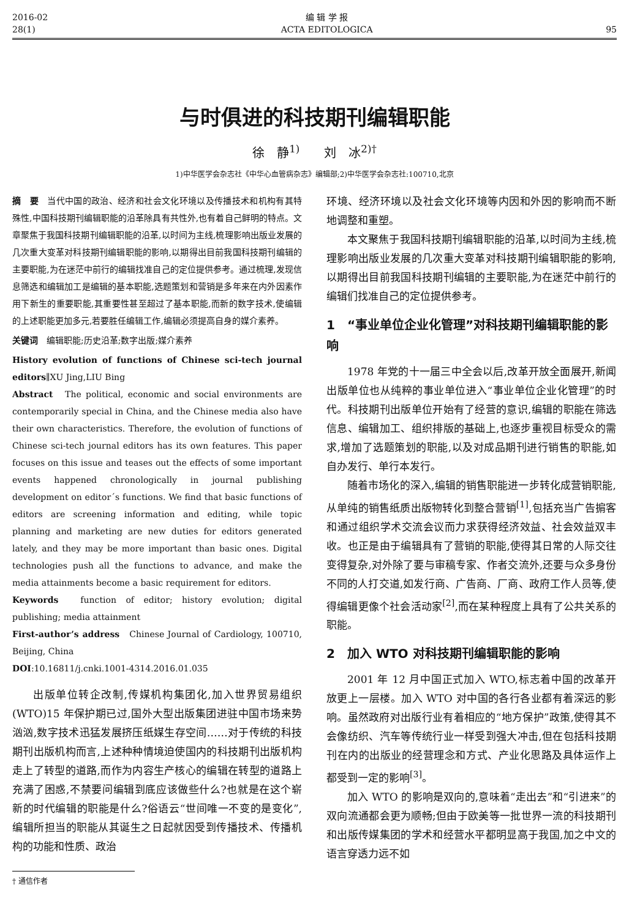2016-02
28(1)
编 辑 学 报
ACTA EDITOLOGICA
95
与时俱进的科技期刊编辑职能
徐　静<sup>1)</sup>　　刘　冰<sup>2)†</sup>
1)中华医学会杂志社《中华心血管病杂志》编辑部;2)中华医学会杂志社:100710,北京
摘　要　当代中国的政治、经济和社会文化环境以及传播技术和机构有其特殊性,中国科技期刊编辑职能的沿革除具有共性外,也有着自己鲜明的特点。文章聚焦于我国科技期刊编辑职能的沿革,以时间为主线,梳理影响出版业发展的几次重大变革对科技期刊编辑职能的影响,以期得出目前我国科技期刊编辑的主要职能,为在迷茫中前行的编辑找准自己的定位提供参考。通过梳理,发现信息筛选和编辑加工是编辑的基本职能,选题策划和营销是多年来在内外因素作用下新生的重要职能,其重要性甚至超过了基本职能,而新的数字技术,使编辑的上述职能更加多元,若要胜任编辑工作,编辑必须提高自身的媒介素养。
关键词　编辑职能;历史沿革;数字出版;媒介素养
History evolution of functions of Chinese sci-tech journal editors∥XU Jing,LIU Bing
Abstract　The political, economic and social environments are contemporarily special in China, and the Chinese media also have their own characteristics. Therefore, the evolution of functions of Chinese sci-tech journal editors has its own features. This paper focuses on this issue and teases out the effects of some important events happened chronologically in journal publishing development on editor´s functions. We find that basic functions of editors are screening information and editing, while topic planning and marketing are new duties for editors generated lately, and they may be more important than basic ones. Digital technologies push all the functions to advance, and make the media attainments become a basic requirement for editors.
Keywords　function of editor; history evolution; digital publishing; media attainment
First-author’s address　Chinese Journal of Cardiology, 100710, Beijing, China
DOI:10.16811/j.cnki.1001-4314.2016.01.035
出版单位转企改制,传媒机构集团化,加入世界贸易组织(WTO)15 年保护期已过,国外大型出版集团进驻中国市场来势汹汹,数字技术迅猛发展挤压纸媒生存空间……对于传统的科技期刊出版机构而言,上述种种情境迫使国内的科技期刊出版机构走上了转型的道路,而作为内容生产核心的编辑在转型的道路上充满了困惑,不禁要问编辑到底应该做些什么?也就是在这个崭新的时代编辑的职能是什么?俗语云“世间唯一不变的是变化”,编辑所担当的职能从其诞生之日起就因受到传播技术、传播机构的功能和性质、政治
† 通信作者
环境、经济环境以及社会文化环境等内因和外因的影响而不断地调整和重塑。
本文聚焦于我国科技期刊编辑职能的沿革,以时间为主线,梳理影响出版业发展的几次重大变革对科技期刊编辑职能的影响,以期得出目前我国科技期刊编辑的主要职能,为在迷茫中前行的编辑们找准自己的定位提供参考。
1　“事业单位企业化管理”对科技期刊编辑职能的影响
1978 年党的十一届三中全会以后,改革开放全面展开,新闻出版单位也从纯粹的事业单位进入“事业单位企业化管理”的时代。科技期刊出版单位开始有了经营的意识,编辑的职能在筛选信息、编辑加工、组织排版的基础上,也逐步重视目标受众的需求,增加了选题策划的职能,以及对成品期刊进行销售的职能,如自办发行、单行本发行。
随着市场化的深入,编辑的销售职能进一步转化成营销职能,从单纯的销售纸质出版物转化到整合营销<sup>[1]</sup>,包括充当广告掮客和通过组织学术交流会议而力求获得经济效益、社会效益双丰收。也正是由于编辑具有了营销的职能,使得其日常的人际交往变得复杂,对外除了要与审稿专家、作者交流外,还要与众多身份不同的人打交道,如发行商、广告商、厂商、政府工作人员等,使得编辑更像个社会活动家<sup>[2]</sup>,而在某种程度上具有了公共关系的职能。
2　加入 WTO 对科技期刊编辑职能的影响
2001 年 12 月中国正式加入 WTO,标志着中国的改革开放更上一层楼。加入 WTO 对中国的各行各业都有着深远的影响。虽然政府对出版行业有着相应的“地方保护”政策,使得其不会像纺织、汽车等传统行业一样受到强大冲击,但在包括科技期刊在内的出版业的经营理念和方式、产业化思路及具体运作上都受到一定的影响<sup>[3]</sup>。
加入 WTO 的影响是双向的,意味着“走出去”和“引进来”的双向流通都会更为顺畅;但由于欧美等一批世界一流的科技期刊和出版传媒集团的学术和经营水平都明显高于我国,加之中文的语言穿透力远不如